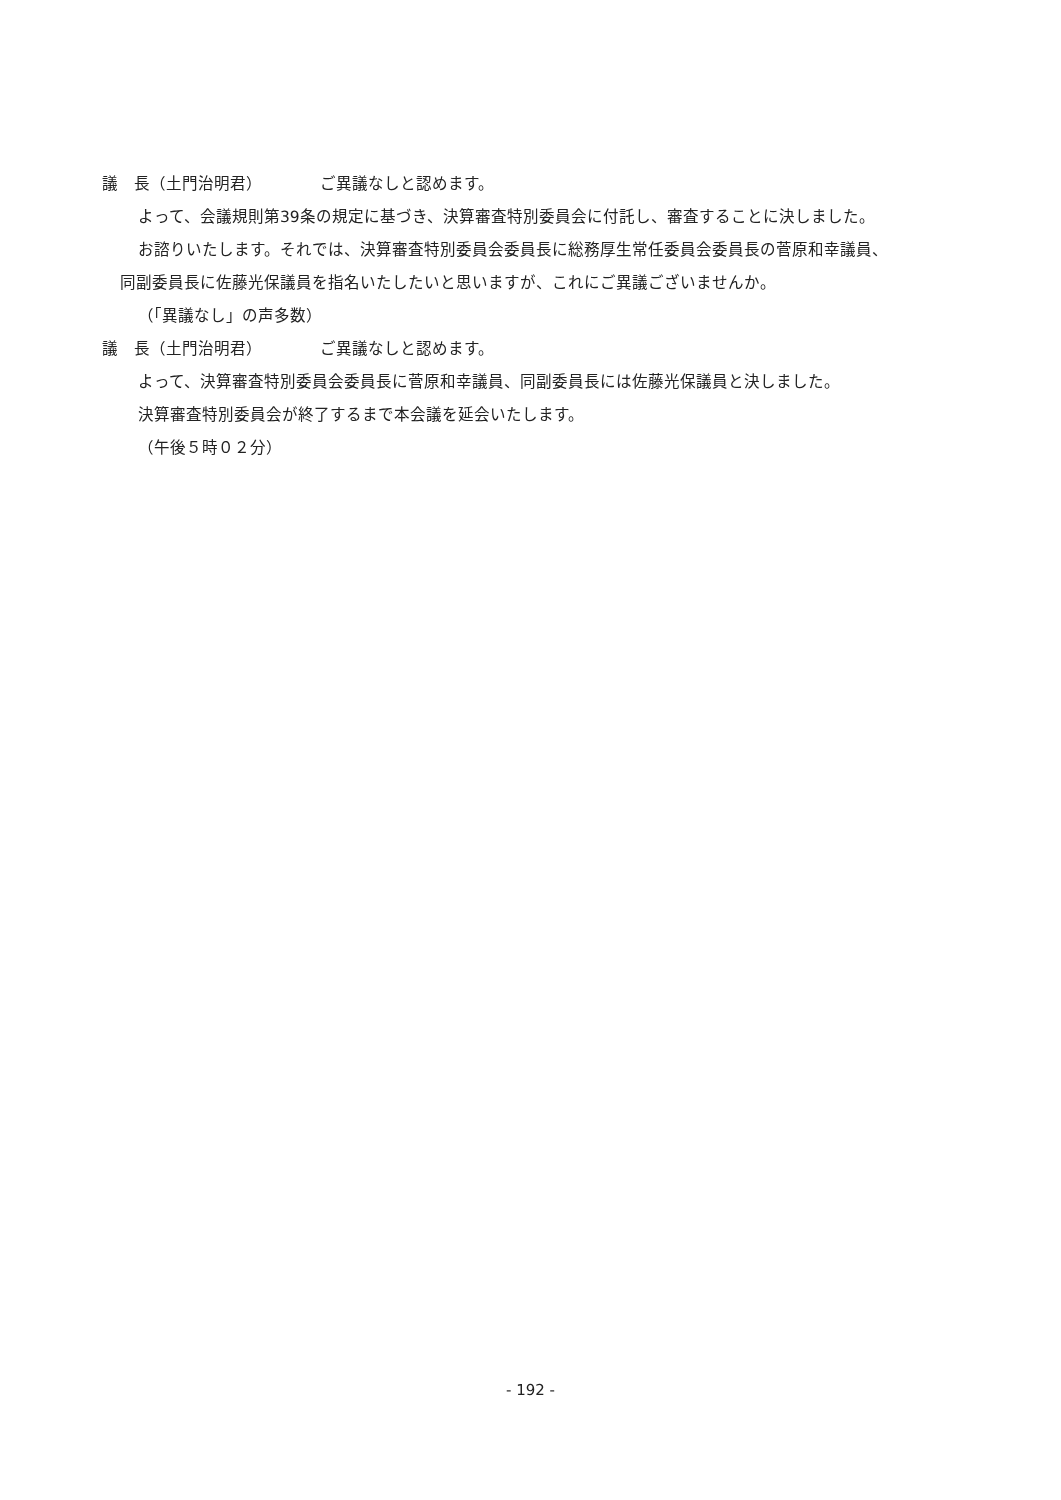議　長（土門治明君） ご異議なしと認めます。
よって、会議規則第39条の規定に基づき、決算審査特別委員会に付託し、審査することに決しました。
お諮りいたします。それでは、決算審査特別委員会委員長に総務厚生常任委員会委員長の菅原和幸議員、
同副委員長に佐藤光保議員を指名いたしたいと思いますが、これにご異議ございませんか。
（「異議なし」の声多数）
議　長（土門治明君） ご異議なしと認めます。
よって、決算審査特別委員会委員長に菅原和幸議員、同副委員長には佐藤光保議員と決しました。
決算審査特別委員会が終了するまで本会議を延会いたします。
（午後５時０２分）
- 192 -